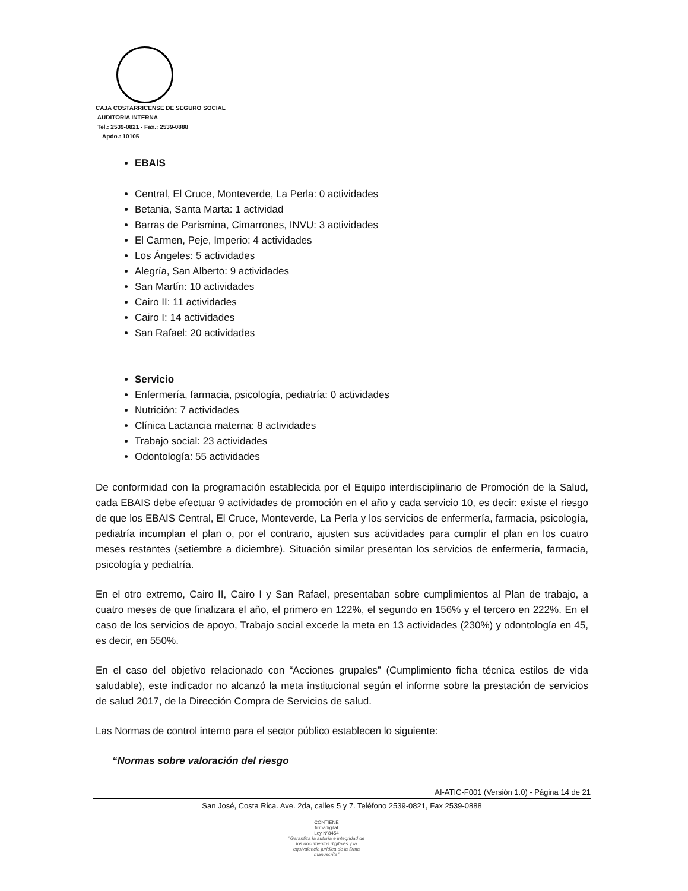CAJA COSTARRICENSE DE SEGURO SOCIAL
AUDITORIA INTERNA
Tel.: 2539-0821 - Fax.: 2539-0888
Apdo.: 10105
EBAIS
Central, El Cruce, Monteverde, La Perla: 0 actividades
Betania, Santa Marta: 1 actividad
Barras de Parismina, Cimarrones, INVU: 3 actividades
El Carmen, Peje, Imperio: 4 actividades
Los Ángeles: 5 actividades
Alegría, San Alberto: 9 actividades
San Martín: 10 actividades
Cairo II: 11 actividades
Cairo I: 14 actividades
San Rafael: 20 actividades
Servicio
Enfermería, farmacia, psicología, pediatría: 0 actividades
Nutrición: 7 actividades
Clínica Lactancia materna: 8 actividades
Trabajo social: 23 actividades
Odontología: 55 actividades
De conformidad con la programación establecida por el Equipo interdisciplinario de Promoción de la Salud, cada EBAIS debe efectuar 9 actividades de promoción en el año y cada servicio 10, es decir: existe el riesgo de que los EBAIS Central, El Cruce, Monteverde, La Perla y los servicios de enfermería, farmacia, psicología, pediatría incumplan el plan o, por el contrario, ajusten sus actividades para cumplir el plan en los cuatro meses restantes (setiembre a diciembre). Situación similar presentan los servicios de enfermería, farmacia, psicología y pediatría.
En el otro extremo, Cairo II, Cairo I y San Rafael, presentaban sobre cumplimientos al Plan de trabajo, a cuatro meses de que finalizara el año, el primero en 122%, el segundo en 156% y el tercero en 222%. En el caso de los servicios de apoyo, Trabajo social excede la meta en 13 actividades (230%) y odontología en 45, es decir, en 550%.
En el caso del objetivo relacionado con “Acciones grupales” (Cumplimiento ficha técnica estilos de vida saludable), este indicador no alcanzó la meta institucional según el informe sobre la prestación de servicios de salud 2017, de la Dirección Compra de Servicios de salud.
Las Normas de control interno para el sector público establecen lo siguiente:
“Normas sobre valoración del riesgo
AI-ATIC-F001 (Versión 1.0) - Página 14 de 21
San José, Costa Rica. Ave. 2da, calles 5 y 7. Teléfono 2539-0821, Fax 2539-0888
CONTIENE
firmadigital
Ley Nº8454
"Garantiza la autoría e integridad de los documentos digitales y la equivalencia jurídica de la firma manuscrita"